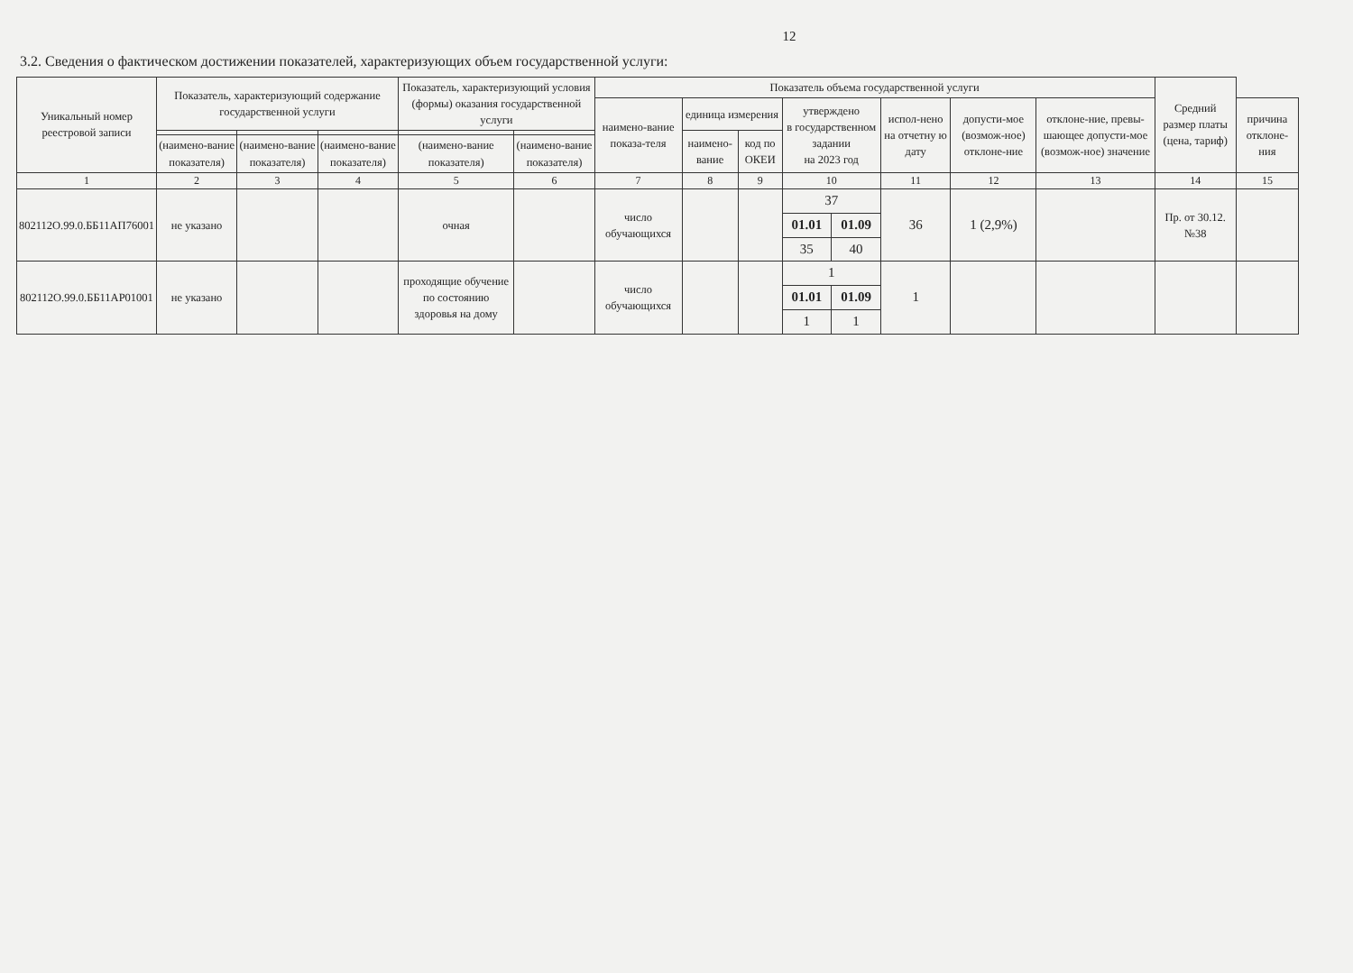12
3.2. Сведения о фактическом достижении показателей, характеризующих объем государственной услуги:
| Уникальный номер реестровой записи | Показатель, характеризующий содержание государственной услуги | | | Показатель, характеризующий условия (формы) оказания государственной услуги | | Показатель объема государственной услуги | | | | | | | | Средний размер платы (цена, тариф) | |
| --- | --- | --- | --- | --- | --- | --- | --- | --- | --- | --- | --- | --- | --- | --- | --- |
| | | | | | | наимено-вание показа-теля | единица измерения | | утверждено в государственном задании на 2023 год | | испол-нено на отчетну ю дату | допусти-мое (возмож-ное) отклоне-ние | отклоне-ние, превы-шающее допусти-мое (возмож-ное) значение | | причина отклоне-ния |
| | | | | | | | наимено-вание | код по ОКЕИ | | | | | | | |
| | (наимено-вание показателя) | (наимено-вание показателя) | (наимено-вание показателя) | (наимено-вание показателя) | (наимено-вание показателя) | | | | | | | | | | |
| 1 | 2 | 3 | 4 | 5 | 6 | 7 | 8 | 9 | 10 | | 11 | 12 | 13 | 14 | 15 |
| 802112О.99.0.ББ11АП76001 | не указано | | | очная | | число обучающихся | | | 37 | | 36 | 1 (2,9%) | | Пр. от 30.12. №38 | |
| | | | | | | | | | 01.01 | 01.09 | | | | | |
| | | | | | | | | | 35 | 40 | | | | | |
| 802112О.99.0.ББ11АР01001 | не указано | | | проходящие обучение по состоянию здоровья на дому | | число обучающихся | | | 1 | | 1 | | | | |
| | | | | | | | | | 01.01 | 01.09 | | | | | |
| | | | | | | | | | 1 | 1 | | | | | |